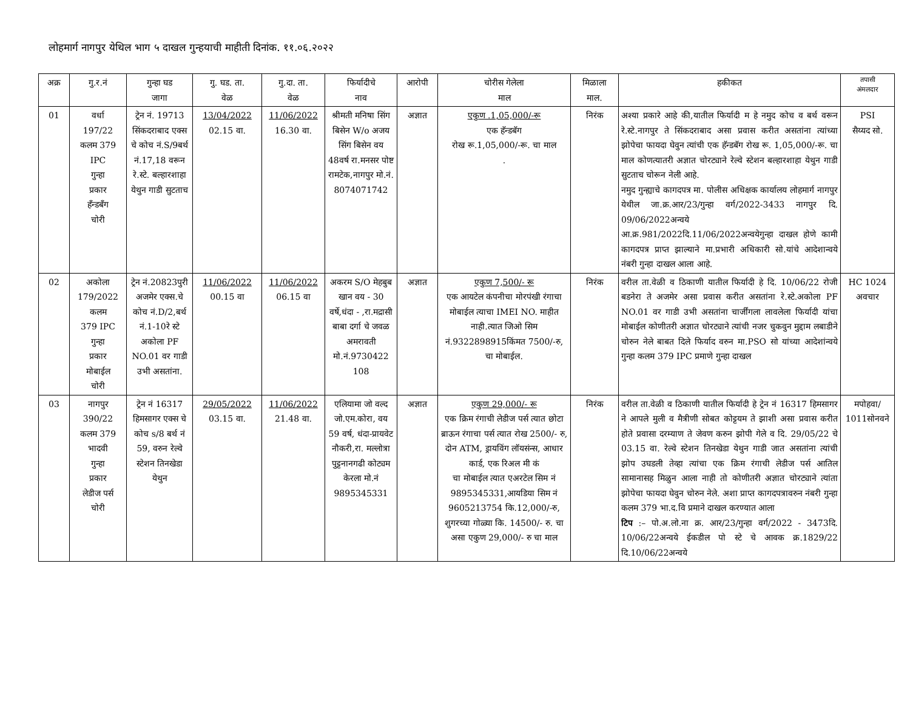लोहमार्ग नागपुर येथिल भाग ५ दाखल गुन्हयाची माहीती दिनांक. ११.०६.२०२२
| अक्र | गु.र.नं | गुन्हा घड जागा | गु. घड. ता. वेळ | गु.दा. ता. वेळ | फिर्यादीचे नाव | आरोपी | चोरीस गेलेला माल | मिळाला माल. | हकीकत | तपासी अंमलदार |
| --- | --- | --- | --- | --- | --- | --- | --- | --- | --- | --- |
| 01 | वर्धा 197/22 कलम 379 IPC गुन्हा प्रकार हँन्डबँग चोरी | ट्रेन नं. 19713 सिंकदराबाद एक्स चे कोच नं.S/9बर्थ नं.17,18 वरून रे.स्टे. बल्हारशाहा येथुन गाडी सुटताच | 13/04/2022 02.15 वा. | 11/06/2022 16.30 वा. | श्रीमती मनिषा सिंग बिसेन W/o अजय सिंग बिसेन वय 48वर्ष रा.मनसर पोष्ट रामटेक,नागपुर मो.नं. 8074071742 | अज्ञात | एकुण .1,05,000/-रू एक हॅन्डबॅग रोख रू.1,05,000/-रू. चा माल . | निरंक | अश्या प्रकारे आहे की,यातील फिर्यादी म हे नमुद कोच व बर्थ वरून रे.स्टे.नागपुर ते सिंकदराबाद असा प्रवास करीत असतांना त्यांच्या झोपेचा फायदा घेवुन त्यांची एक हॅन्डबॅग रोख रू. 1,05,000/-रू. चा माल कोणत्यातरी अज्ञात चोरट्याने रेल्वे स्टेशन बल्हारशाहा येथुन गाडी सुटताच चोरून नेली आहे. नमुद गुन्ह्याचे कागदपत्र मा. पोलीस अधिक्षक कार्यालय लोहमार्ग नागपुर येथील जा.क्र.आर/23/गुन्हा वर्ग/2022-3433 नागपुर दि. 09/06/2022अन्वये आ.क्र.981/2022दि.11/06/2022अन्वयेगुन्हा दाखल होणे कामी कागदपत्र प्राप्त झाल्याने मा.प्रभारी अधिकारी सो.यांचे आदेशान्वये नंबरी गुन्हा दाखल आला आहे. | PSI सैय्यद सो. |
| 02 | अकोला 179/2022 कलम 379 IPC गुन्हा प्रकार मोबाईल चोरी | ट्रेन नं.20823पुरी अजमेर एक्स.चे कोच नं.D/2,बर्थ नं.1-10रे स्टे अकोला PF NO.01 वर गाडी उभी असतांना. | 11/06/2022 00.15 वा | 11/06/2022 06.15 वा | अकरम S/O मेहबुब खान वय - 30 वर्षे,धंदा - ,रा.मद्रासी बाबा दर्गा चे जवळ अमरावती मो.नं.9730422 108 | अज्ञात | एकुण 7,500/- रू एक आयटेल कंपनीचा मोरपंखी रंगाचा मोबाईल त्याचा IMEI NO. माहीत नाही.त्यात जिओ सिम नं.9322898915किंमत 7500/-रु, चा मोबाईल. | निरंक | वरील ता.वेळी व ठिकाणी यातील फिर्यादी हे दि. 10/06/22 रोजी बडनेरा ते अजमेर असा प्रवास करीत असतांना रे.स्टे.अकोला PF NO.01 वर गाडी उभी असतांना चार्जींगला लावलेला फिर्यादी यांचा मोबाईल कोणीतरी अज्ञात चोरट्याने त्यांची नजर चुकवुन मुद्दाम लबाडीने चोरुन नेले बाबत दिले फिर्याद वरुन मा.PSO सो यांच्या आदेशांन्वये गुन्हा कलम 379 IPC प्रमाणे गुन्हा दाखल | HC 1024 अवचार |
| 03 | नागपुर 390/22 कलम 379 भादवी गुन्हा प्रकार लेडीज पर्स चोरी | ट्रेन नं 16317 हिमसागर एक्स चे कोच s/8 बर्थ नं 59, वरुन रेल्वे स्टेशन तिनखेडा येथुन | 29/05/2022 03.15 वा. | 11/06/2022 21.48 वा. | एलियामा जो वल्द जो.एम.कोरा, वय 59 वर्ष, धंदा-प्रायवेट नौकरी,रा. मल्लोत्रा पुट्टनानगढी कोट्यम केरला मो.नं 9895345331 | अज्ञात | एकुण 29,000/- रू एक क्रिम रंगाची लेडीज पर्स त्यात छोटा ब्राऊन रंगाचा पर्स त्यात रोख 2500/- रु, दोन ATM, ड्रायविंग लॉयसंन्स, आधार कार्ड, एक रिअल मी कं चा मोबाईल त्यात एअरटेल सिम नं 9895345331,आयडिया सिम नं 9605213754 कि.12,000/-रु, शुगरच्या गोळ्या कि. 14500/- रु. चा असा एकुण 29,000/- रु चा माल | निरंक | वरील ता.वेळी व ठिकाणी यातील फिर्यादी हे ट्रेन नं 16317 हिमसागर ने आपले मुली व मैत्रीणी सोबत कोट्टयम ते झाशी असा प्रवास करीत होते प्रवासा दरम्याण ते जेवण करुन झोपी गेले व दि. 29/05/22 चे 03.15 वा. रेल्वे स्टेशन तिनखेडा येथुन गाडी जात असतांना त्यांची झोप उघडली तेव्हा त्यांचा एक क्रिम रंगाची लेडीज पर्स आतिल सामानासह मिळुन आला नाही तो कोणीतरी अज्ञात चोरट्याने त्यांता झोपेचा फायदा घेवुन चोरुन नेले. अशा प्राप्त कागदपत्रावरुन नंबरी गुन्हा कलम 379 भा.द.वि प्रमाने दाखल करण्यात आला टिप :– पो.अ.लो.ना क्र. आर/23/गुन्हा वर्ग/2022 - 3473दि. 10/06/22अन्वये ईकडील पो स्टे चे आवक क्र.1829/22 दि.10/06/22अन्वये | मपोहवा/ 1011सोनवने |